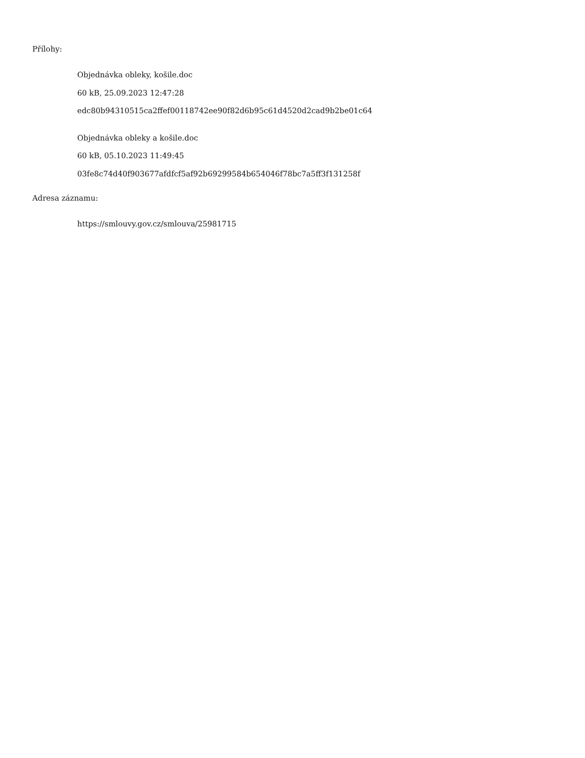Přílohy:
Objednávka obleky, košile.doc
60 kB, 25.09.2023 12:47:28
edc80b94310515ca2ffef00118742ee90f82d6b95c61d4520d2cad9b2be01c64
Objednávka obleky a košile.doc
60 kB, 05.10.2023 11:49:45
03fe8c74d40f903677afdfcf5af92b69299584b654046f78bc7a5ff3f131258f
Adresa záznamu:
https://smlouvy.gov.cz/smlouva/25981715